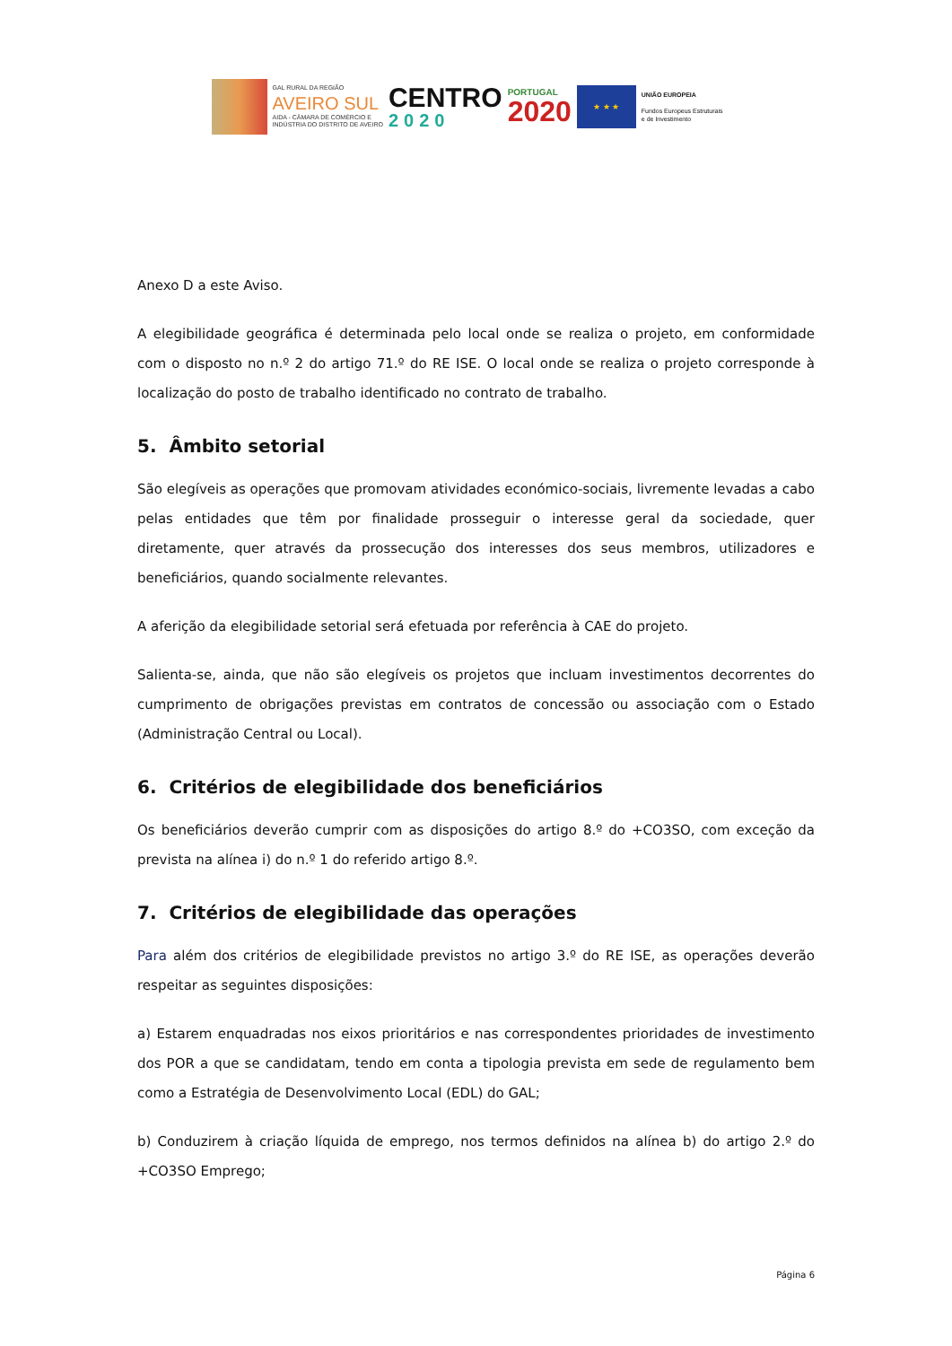GAL RURAL DA REGIÃO
AVEIRO SUL
AIDA - CÂMARA DE COMÉRCIO E
INDÚSTRIA DO DISTRITO DE AVEIRO
CENTRO
2020
PORTUGAL
2020
★ ★ ★
UNIÃO EUROPEIA
Fundos Europeus Estruturais
e de Investimento
Anexo D a este Aviso.
A elegibilidade geográfica é determinada pelo local onde se realiza o projeto, em conformidade com o disposto no n.º 2 do artigo 71.º do RE ISE. O local onde se realiza o projeto corresponde à localização do posto de trabalho identificado no contrato de trabalho.
5. Âmbito setorial
São elegíveis as operações que promovam atividades económico-sociais, livremente levadas a cabo pelas entidades que têm por finalidade prosseguir o interesse geral da sociedade, quer diretamente, quer através da prossecução dos interesses dos seus membros, utilizadores e beneficiários, quando socialmente relevantes.
A aferição da elegibilidade setorial será efetuada por referência à CAE do projeto.
Salienta-se, ainda, que não são elegíveis os projetos que incluam investimentos decorrentes do cumprimento de obrigações previstas em contratos de concessão ou associação com o Estado (Administração Central ou Local).
6. Critérios de elegibilidade dos beneficiários
Os beneficiários deverão cumprir com as disposições do artigo 8.º do +CO3SO, com exceção da prevista na alínea i) do n.º 1 do referido artigo 8.º.
7. Critérios de elegibilidade das operações
Para além dos critérios de elegibilidade previstos no artigo 3.º do RE ISE, as operações deverão respeitar as seguintes disposições:
a) Estarem enquadradas nos eixos prioritários e nas correspondentes prioridades de investimento dos POR a que se candidatam, tendo em conta a tipologia prevista em sede de regulamento bem como a Estratégia de Desenvolvimento Local (EDL) do GAL;
b) Conduzirem à criação líquida de emprego, nos termos definidos na alínea b) do artigo 2.º do +CO3SO Emprego;
Página 6